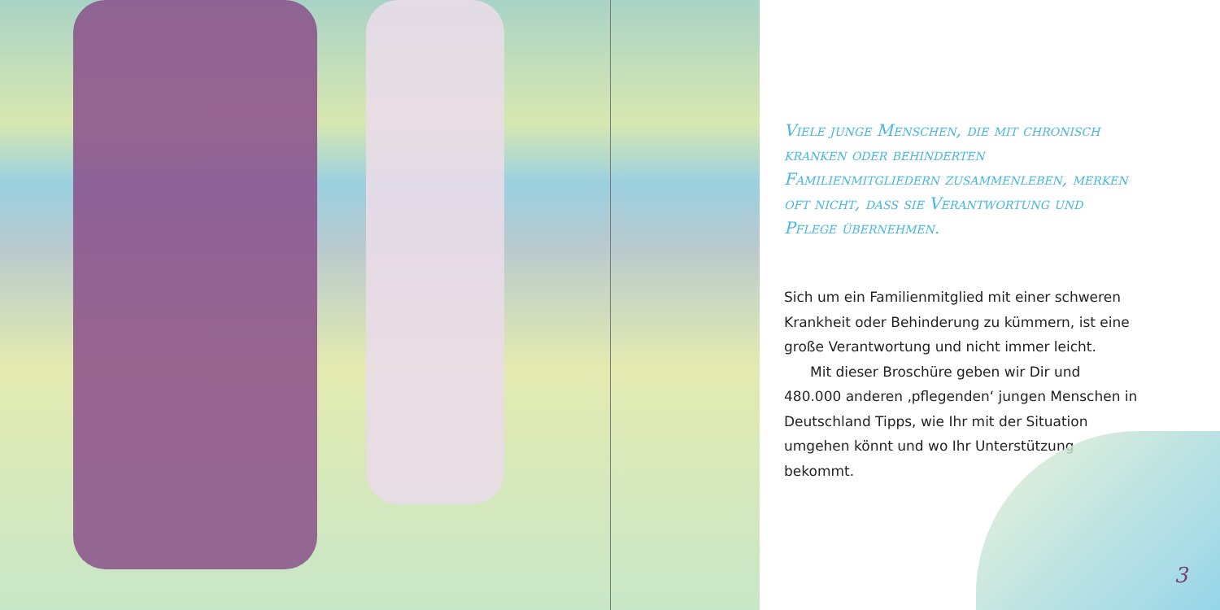Viele junge Menschen, die mit chronisch kranken oder behinderten Familienmitgliedern zusammenleben, merken oft nicht, dass sie Verantwortung und Pflege übernehmen.
Sich um ein Familienmitglied mit einer schweren Krankheit oder Behinderung zu kümmern, ist eine große Verantwortung und nicht immer leicht.
Mit dieser Broschüre geben wir Dir und 480.000 anderen ‚pflegenden‘ jungen Menschen in Deutschland Tipps, wie Ihr mit der Situation umgehen könnt und wo Ihr Unterstützung bekommt.
3